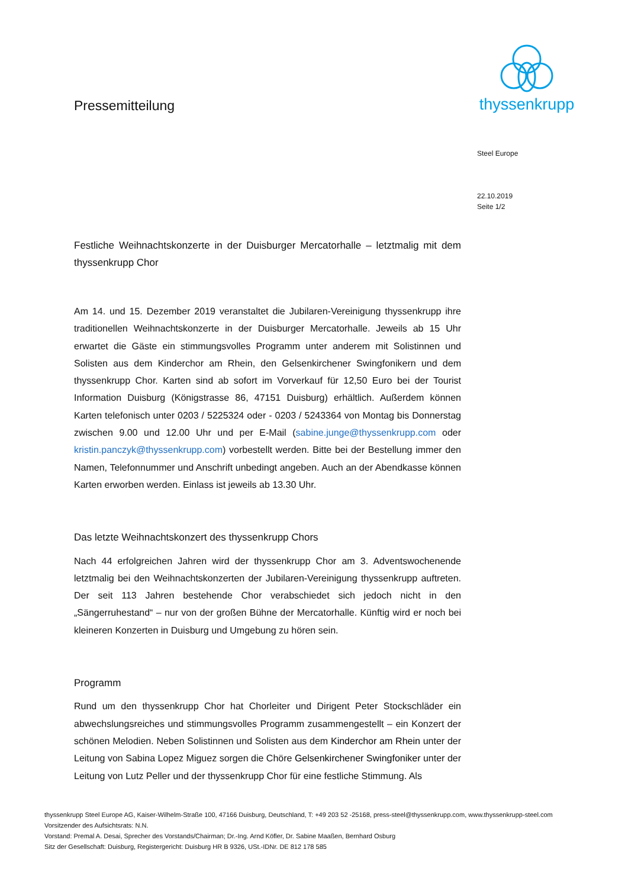Pressemitteilung
thyssenkrupp
Steel Europe
22.10.2019
Seite 1/2
Festliche Weihnachtskonzerte in der Duisburger Mercatorhalle – letztmalig mit dem thyssenkrupp Chor
Am 14. und 15. Dezember 2019 veranstaltet die Jubilaren-Vereinigung thyssenkrupp ihre traditionellen Weihnachtskonzerte in der Duisburger Mercatorhalle. Jeweils ab 15 Uhr erwartet die Gäste ein stimmungsvolles Programm unter anderem mit Solistinnen und Solisten aus dem Kinderchor am Rhein, den Gelsenkirchener Swingfonikern und dem thyssenkrupp Chor. Karten sind ab sofort im Vorverkauf für 12,50 Euro bei der Tourist Information Duisburg (Königstrasse 86, 47151 Duisburg) erhältlich. Außerdem können Karten telefonisch unter 0203 / 5225324 oder - 0203 / 5243364 von Montag bis Donnerstag zwischen 9.00 und 12.00 Uhr und per E-Mail (sabine.junge@thyssenkrupp.com oder kristin.panczyk@thyssenkrupp.com) vorbestellt werden. Bitte bei der Bestellung immer den Namen, Telefonnummer und Anschrift unbedingt angeben. Auch an der Abendkasse können Karten erworben werden. Einlass ist jeweils ab 13.30 Uhr.
Das letzte Weihnachtskonzert des thyssenkrupp Chors
Nach 44 erfolgreichen Jahren wird der thyssenkrupp Chor am 3. Adventswochenende letztmalig bei den Weihnachtskonzerten der Jubilaren-Vereinigung thyssenkrupp auftreten. Der seit 113 Jahren bestehende Chor verabschiedet sich jedoch nicht in den „Sängerruhestand“ – nur von der großen Bühne der Mercatorhalle. Künftig wird er noch bei kleineren Konzerten in Duisburg und Umgebung zu hören sein.
Programm
Rund um den thyssenkrupp Chor hat Chorleiter und Dirigent Peter Stockschläder ein abwechslungsreiches und stimmungsvolles Programm zusammengestellt – ein Konzert der schönen Melodien. Neben Solistinnen und Solisten aus dem Kinderchor am Rhein unter der Leitung von Sabina Lopez Miguez sorgen die Chöre Gelsenkirchener Swingfoniker unter der Leitung von Lutz Peller und der thyssenkrupp Chor für eine festliche Stimmung. Als
thyssenkrupp Steel Europe AG, Kaiser-Wilhelm-Straße 100, 47166 Duisburg, Deutschland, T: +49 203 52 -25168, press-steel@thyssenkrupp.com, www.thyssenkrupp-steel.com
Vorsitzender des Aufsichtsrats: N.N.
Vorstand: Premal A. Desai, Sprecher des Vorstands/Chairman; Dr.-Ing. Arnd Köfler, Dr. Sabine Maaßen, Bernhard Osburg
Sitz der Gesellschaft: Duisburg, Registergericht: Duisburg HR B 9326, USt.-IDNr. DE 812 178 585